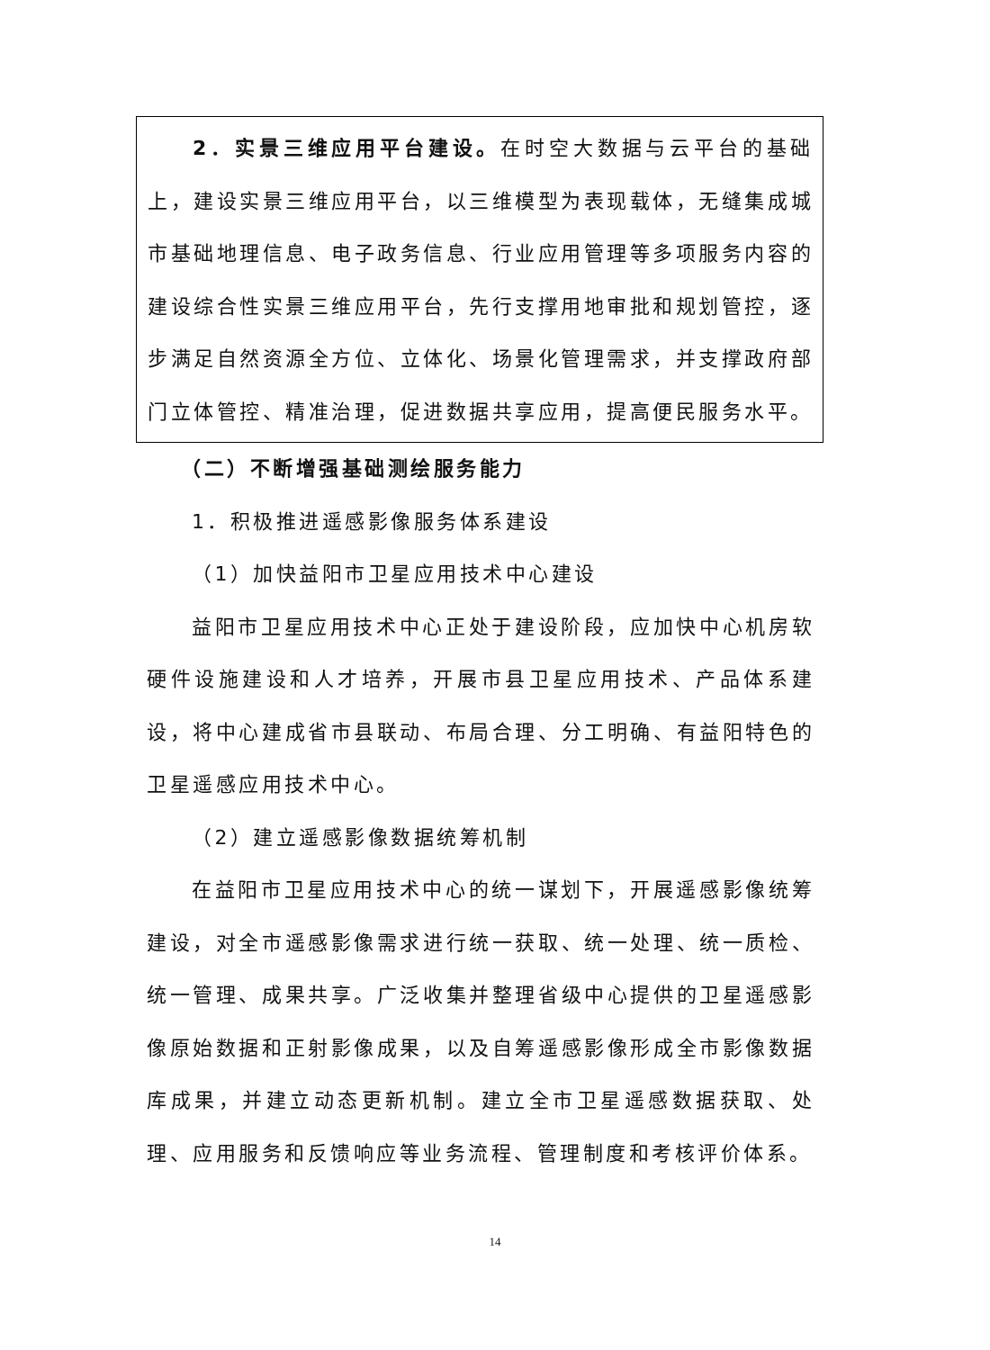2．实景三维应用平台建设。在时空大数据与云平台的基础上，建设实景三维应用平台，以三维模型为表现载体，无缝集成城市基础地理信息、电子政务信息、行业应用管理等多项服务内容的建设综合性实景三维应用平台，先行支撑用地审批和规划管控，逐步满足自然资源全方位、立体化、场景化管理需求，并支撑政府部门立体管控、精准治理，促进数据共享应用，提高便民服务水平。
（二）不断增强基础测绘服务能力
1．积极推进遥感影像服务体系建设
（1）加快益阳市卫星应用技术中心建设
益阳市卫星应用技术中心正处于建设阶段，应加快中心机房软硬件设施建设和人才培养，开展市县卫星应用技术、产品体系建设，将中心建成省市县联动、布局合理、分工明确、有益阳特色的卫星遥感应用技术中心。
（2）建立遥感影像数据统筹机制
在益阳市卫星应用技术中心的统一谋划下，开展遥感影像统筹建设，对全市遥感影像需求进行统一获取、统一处理、统一质检、统一管理、成果共享。广泛收集并整理省级中心提供的卫星遥感影像原始数据和正射影像成果，以及自筹遥感影像形成全市影像数据库成果，并建立动态更新机制。建立全市卫星遥感数据获取、处理、应用服务和反馈响应等业务流程、管理制度和考核评价体系。
14